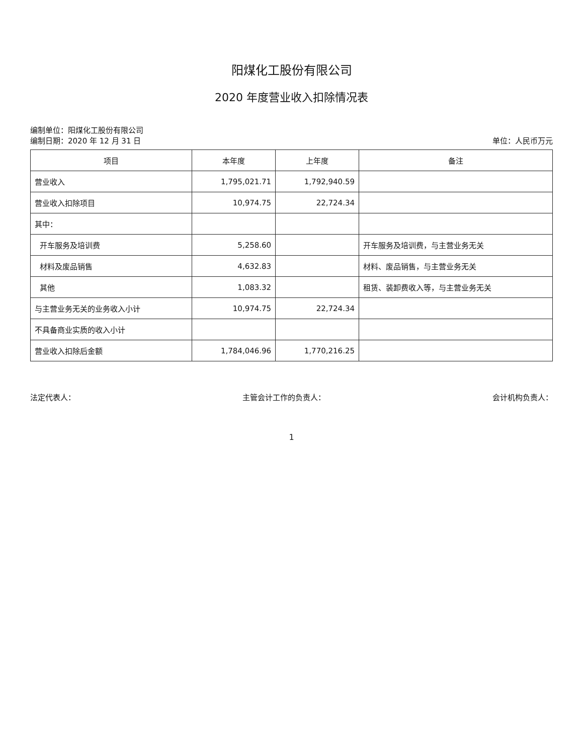阳煤化工股份有限公司
2020 年度营业收入扣除情况表
编制单位：阳煤化工股份有限公司
编制日期：2020 年 12 月 31 日
单位：人民币万元
| 项目 | 本年度 | 上年度 | 备注 |
| --- | --- | --- | --- |
| 营业收入 | 1,795,021.71 | 1,792,940.59 | |
| 营业收入扣除项目 | 10,974.75 | 22,724.34 | |
| 其中： | | | |
| 开车服务及培训费 | 5,258.60 | | 开车服务及培训费，与主营业务无关 |
| 材料及废品销售 | 4,632.83 | | 材料、废品销售，与主营业务无关 |
| 其他 | 1,083.32 | | 租赁、装卸费收入等，与主营业务无关 |
| 与主营业务无关的业务收入小计 | 10,974.75 | 22,724.34 | |
| 不具备商业实质的收入小计 | | | |
| 营业收入扣除后金额 | 1,784,046.96 | 1,770,216.25 | |
法定代表人： 主管会计工作的负责人： 会计机构负责人：
1